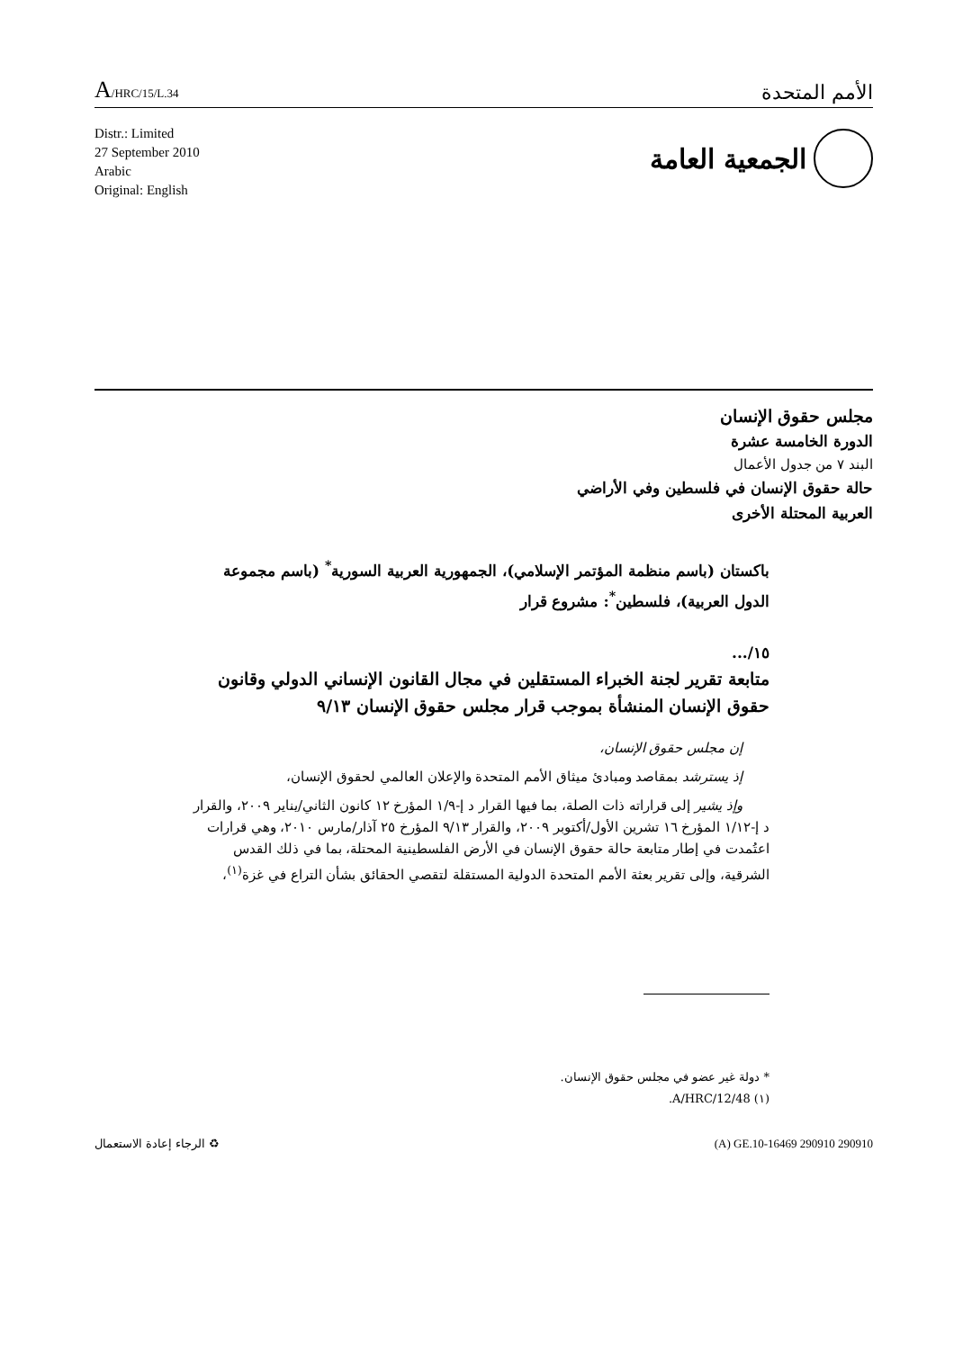A/HRC/15/L.34
الأمم المتحدة
Distr.: Limited
27 September 2010
Arabic
Original: English
الجمعية العامة
مجلس حقوق الإنسان
الدورة الخامسة عشرة
البند ٧ من جدول الأعمال
حالة حقوق الإنسان في فلسطين وفي الأراضي
العربية المحتلة الأخرى
باكستان (باسم منظمة المؤتمر الإسلامي)، الجمهورية العربية السورية<sup>*</sup> (باسم مجموعة الدول العربية)، فلسطين<sup>*</sup>: مشروع قرار
١٥/...
متابعة تقرير لجنة الخبراء المستقلين في مجال القانون الإنساني الدولي وقانون حقوق الإنسان المنشأة بموجب قرار مجلس حقوق الإنسان ٩/١٣
إن مجلس حقوق الإنسان،
إذ يسترشد بمقاصد ومبادئ ميثاق الأمم المتحدة والإعلان العالمي لحقوق الإنسان،
وإذ يشير إلى قراراته ذات الصلة، بما فيها القرار د إ-١/٩ المؤرخ ١٢ كانون الثاني/يناير ٢٠٠٩، والقرار د إ-١/١٢ المؤرخ ١٦ تشرين الأول/أكتوبر ٢٠٠٩، والقرار ٩/١٣ المؤرخ ٢٥ آذار/مارس ٢٠١٠، وهي قرارات اعتُمدت في إطار متابعة حالة حقوق الإنسان في الأرض الفلسطينية المحتلة، بما في ذلك القدس الشرقية، وإلى تقرير بعثة الأمم المتحدة الدولية المستقلة لتقصي الحقائق بشأن التراع في غزة<sup>(١)</sup>،
* دولة غير عضو في مجلس حقوق الإنسان.
(١) A/HRC/12/48.
الرجاء إعادة الاستعمال ♻ (A) GE.10-16469 290910 290910